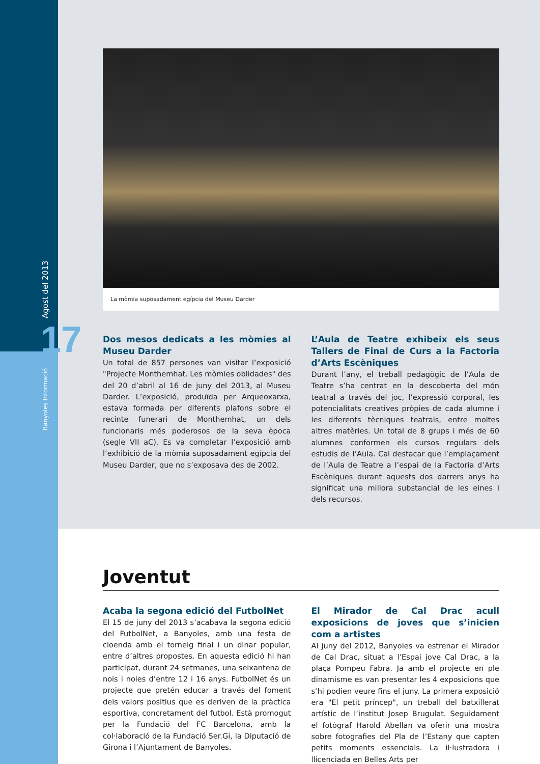Agost del 2013 17
Banyoles Informació
La mòmia suposadament egípcia del Museu Darder
Dos mesos dedicats a les mòmies al Museu Darder
Un total de 857 persones van visitar l’exposició "Projecte Monthemhat. Les mòmies oblidades" des del 20 d’abril al 16 de juny del 2013, al Museu Darder. L’exposició, produïda per Arqueoxarxa, estava formada per diferents plafons sobre el recinte funerari de Monthemhat, un dels funcionaris més poderosos de la seva època (segle VII aC). Es va completar l’exposició amb l’exhibició de la mòmia suposadament egípcia del Museu Darder, que no s’exposava des de 2002.
L’Aula de Teatre exhibeix els seus Tallers de Final de Curs a la Factoria d’Arts Escèniques
Durant l’any, el treball pedagògic de l’Aula de Teatre s’ha centrat en la descoberta del món teatral a través del joc, l’expressió corporal, les potencialitats creatives pròpies de cada alumne i les diferents tècniques teatrals, entre moltes altres matèries. Un total de 8 grups i més de 60 alumnes conformen els cursos regulars dels estudis de l’Aula. Cal destacar que l’emplaçament de l’Aula de Teatre a l’espai de la Factoria d’Arts Escèniques durant aquests dos darrers anys ha significat una millora substancial de les eines i dels recursos.
Joventut
Acaba la segona edició del FutbolNet
El 15 de juny del 2013 s’acabava la segona edició del FutbolNet, a Banyoles, amb una festa de cloenda amb el torneig final i un dinar popular, entre d’altres propostes. En aquesta edició hi han participat, durant 24 setmanes, una seixantena de nois i noies d’entre 12 i 16 anys. FutbolNet és un projecte que pretén educar a través del foment dels valors positius que es deriven de la pràctica esportiva, concretament del futbol. Està promogut per la Fundació del FC Barcelona, amb la col·laboració de la Fundació Ser.Gi, la Diputació de Girona i l’Ajuntament de Banyoles.
El Mirador de Cal Drac acull exposicions de joves que s’inicien com a artistes
Al juny del 2012, Banyoles va estrenar el Mirador de Cal Drac, situat a l’Espai jove Cal Drac, a la plaça Pompeu Fabra. Ja amb el projecte en ple dinamisme es van presentar les 4 exposicions que s’hi podien veure fins el juny. La primera exposició era "El petit príncep", un treball del batxillerat artístic de l’institut Josep Brugulat. Seguidament el fotògraf Harold Abellan va oferir una mostra sobre fotografies del Pla de l’Estany que capten petits moments essencials. La il·lustradora i llicenciada en Belles Arts per